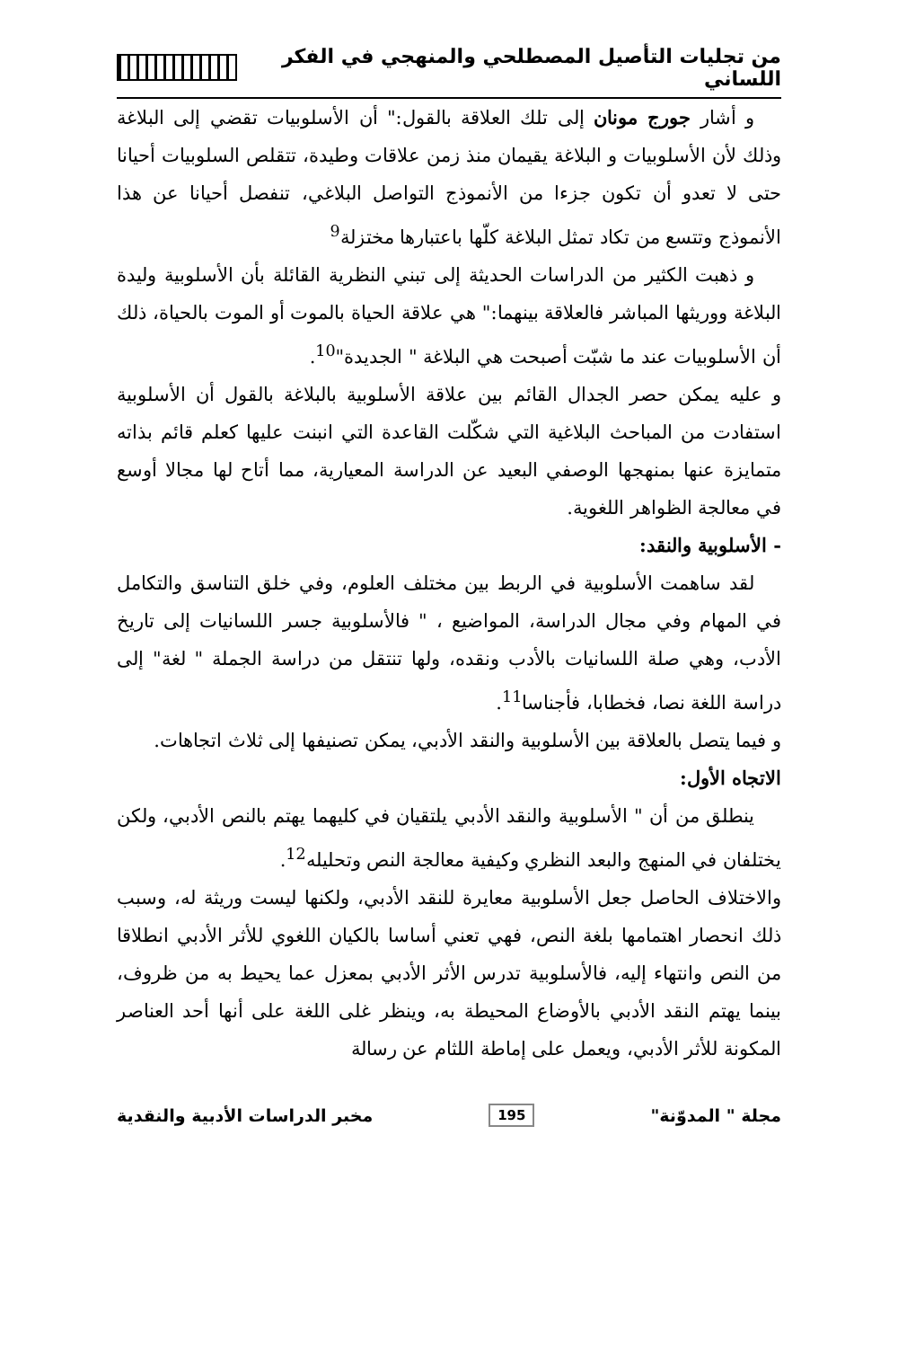من تجليات التأصيل المصطلحي والمنهجي في الفكر اللساني
و أشار جورج مونان إلى تلك العلاقة بالقول:" أن الأسلوبيات تقضي إلى البلاغة وذلك لأن الأسلوبيات و البلاغة يقيمان منذ زمن علاقات وطيدة، تتقلص السلوبيات أحيانا حتى لا تعدو أن تكون جزءا من الأنموذج التواصل البلاغي، تنفصل أحيانا عن هذا الأنموذج وتتسع من تكاد تمثل البلاغة كلّها باعتبارها مختزلة<sup>9</sup>
و ذهبت الكثير من الدراسات الحديثة إلى تبني النظرية القائلة بأن الأسلوبية وليدة البلاغة ووريثها المباشر فالعلاقة بينهما:" هي علاقة الحياة بالموت أو الموت بالحياة، ذلك أن الأسلوبيات عند ما شبّت أصبحت هي البلاغة " الجديدة"<sup>10</sup>.
و عليه يمكن حصر الجدال القائم بين علاقة الأسلوبية بالبلاغة بالقول أن الأسلوبية استفادت من المباحث البلاغية التي شكّلت القاعدة التي انبنت عليها كعلم قائم بذاته متمايزة عنها بمنهجها الوصفي البعيد عن الدراسة المعيارية، مما أتاح لها مجالا أوسع في معالجة الظواهر اللغوية.
- الأسلوبية والنقد:
لقد ساهمت الأسلوبية في الربط بين مختلف العلوم، وفي خلق التناسق والتكامل في المهام وفي مجال الدراسة، المواضيع ، " فالأسلوبية جسر اللسانيات إلى تاريخ الأدب، وهي صلة اللسانيات بالأدب ونقده، ولها تنتقل من دراسة الجملة " لغة" إلى دراسة اللغة نصا، فخطابا، فأجناسا<sup>11</sup>.
و فيما يتصل بالعلاقة بين الأسلوبية والنقد الأدبي، يمكن تصنيفها إلى ثلاث اتجاهات.
الاتجاه الأول:
ينطلق من أن " الأسلوبية والنقد الأدبي يلتقيان في كليهما يهتم بالنص الأدبي، ولكن يختلفان في المنهج والبعد النظري وكيفية معالجة النص وتحليله<sup>12</sup>.
والاختلاف الحاصل جعل الأسلوبية معايرة للنقد الأدبي، ولكنها ليست وريثة له، وسبب ذلك انحصار اهتمامها بلغة النص، فهي تعني أساسا بالكيان اللغوي للأثر الأدبي انطلاقا من النص وانتهاء إليه، فالأسلوبية تدرس الأثر الأدبي بمعزل عما يحيط به من ظروف، بينما يهتم النقد الأدبي بالأوضاع المحيطة به، وينظر غلى اللغة على أنها أحد العناصر المكونة للأثر الأدبي، ويعمل على إماطة اللثام عن رسالة
مجلة " المدوّنة" 195 مخبر الدراسات الأدبية والنقدية